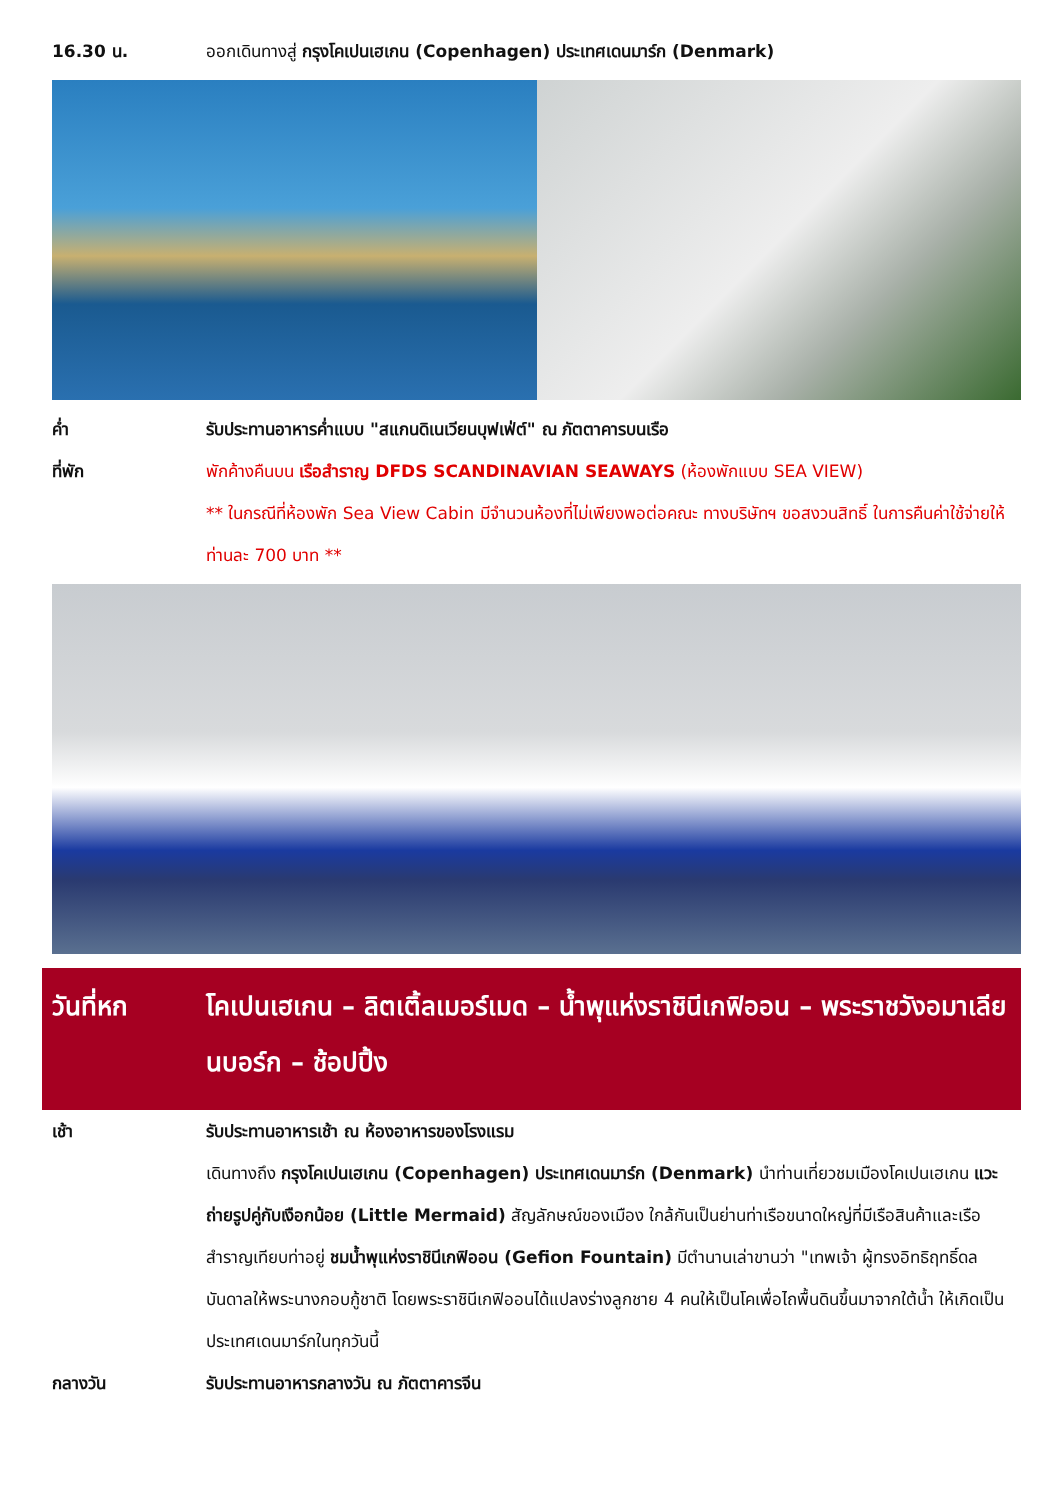16.30 น. ออกเดินทางสู่ กรุงโคเปนเฮเกน (Copenhagen) ประเทศเดนมาร์ก (Denmark)
ค่ำ รับประทานอาหารค่ำแบบ "สแกนดิเนเวียนบุฟเฟ่ต์" ณ ภัตตาคารบนเรือ
ที่พัก พักค้างคืนบน เรือสำราญ DFDS SCANDINAVIAN SEAWAYS (ห้องพักแบบ SEA VIEW)
** ในกรณีที่ห้องพัก Sea View Cabin มีจำนวนห้องที่ไม่เพียงพอต่อคณะ ทางบริษัทฯ ขอสงวนสิทธิ์ ในการคืนค่าใช้จ่ายให้ท่านละ 700 บาท **
วันที่หก โคเปนเฮเกน – ลิตเติ้ลเมอร์เมด – น้ำพุแห่งราชินีเกฟิออน – พระราชวังอมาเลียนบอร์ก – ช้อปปิ้ง
เช้า รับประทานอาหารเช้า ณ ห้องอาหารของโรงแรม
เดินทางถึง กรุงโคเปนเฮเกน (Copenhagen) ประเทศเดนมาร์ก (Denmark) นำท่านเที่ยวชมเมืองโคเปนเฮเกน แวะถ่ายรูปคู่กับเงือกน้อย (Little Mermaid) สัญลักษณ์ของเมือง ใกล้กันเป็นย่านท่าเรือขนาดใหญ่ที่มีเรือสินค้าและเรือสำราญเทียบท่าอยู่ ชมน้ำพุแห่งราชินีเกฟิออน (Gefion Fountain) มีตำนานเล่าขานว่า "เทพเจ้า ผู้ทรงอิทธิฤทธิ์ดลบันดาลให้พระนางกอบกู้ชาติ โดยพระราชินีเกฟิออนได้แปลงร่างลูกชาย 4 คนให้เป็นโคเพื่อไถพื้นดินขึ้นมาจากใต้น้ำ ให้เกิดเป็นประเทศเดนมาร์กในทุกวันนี้
กลางวัน รับประทานอาหารกลางวัน ณ ภัตตาคารจีน